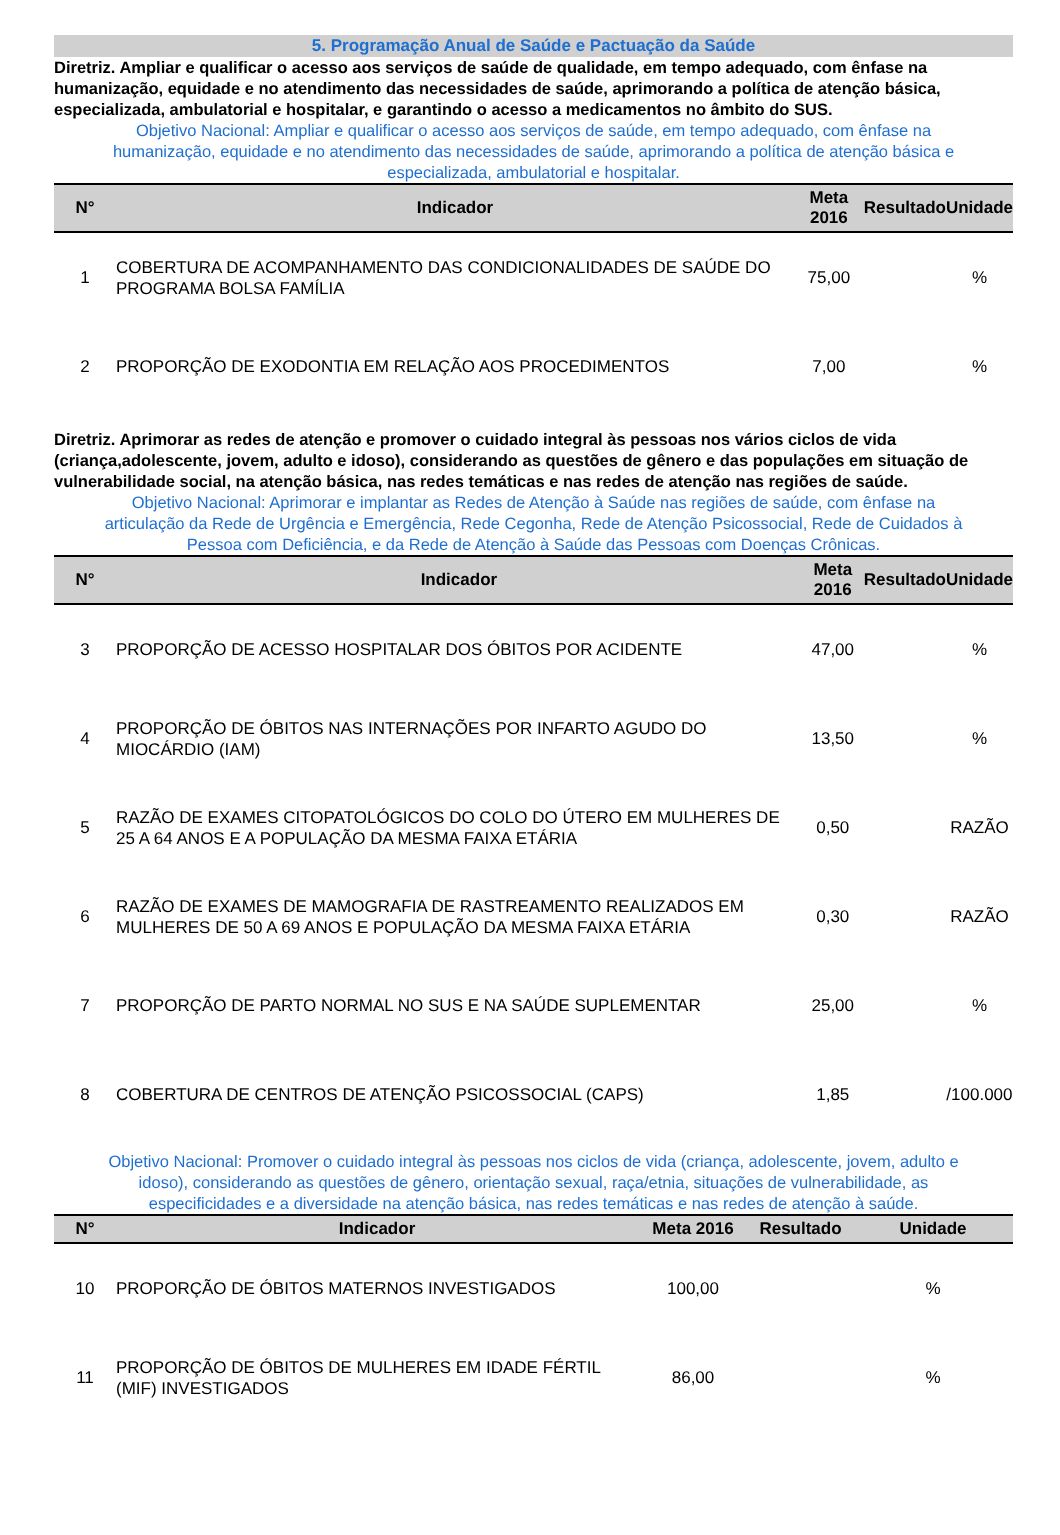5. Programação Anual de Saúde e Pactuação da Saúde
Diretriz. Ampliar e qualificar o acesso aos serviços de saúde de qualidade, em tempo adequado, com ênfase na humanização, equidade e no atendimento das necessidades de saúde, aprimorando a política de atenção básica, especializada, ambulatorial e hospitalar, e garantindo o acesso a medicamentos no âmbito do SUS.
Objetivo Nacional: Ampliar e qualificar o acesso aos serviços de saúde, em tempo adequado, com ênfase na humanização, equidade e no atendimento das necessidades de saúde, aprimorando a política de atenção básica e especializada, ambulatorial e hospitalar.
| N° | Indicador | Meta 2016 | Resultado | Unidade |
| --- | --- | --- | --- | --- |
| 1 | COBERTURA DE ACOMPANHAMENTO DAS CONDICIONALIDADES DE SAÚDE DO PROGRAMA BOLSA FAMÍLIA | 75,00 | | % |
| 2 | PROPORÇÃO DE EXODONTIA EM RELAÇÃO AOS PROCEDIMENTOS | 7,00 | | % |
Diretriz. Aprimorar as redes de atenção e promover o cuidado integral às pessoas nos vários ciclos de vida (criança,adolescente, jovem, adulto e idoso), considerando as questões de gênero e das populações em situação de vulnerabilidade social, na atenção básica, nas redes temáticas e nas redes de atenção nas regiões de saúde.
Objetivo Nacional: Aprimorar e implantar as Redes de Atenção à Saúde nas regiões de saúde, com ênfase na articulação da Rede de Urgência e Emergência, Rede Cegonha, Rede de Atenção Psicossocial, Rede de Cuidados à Pessoa com Deficiência, e da Rede de Atenção à Saúde das Pessoas com Doenças Crônicas.
| N° | Indicador | Meta 2016 | Resultado | Unidade |
| --- | --- | --- | --- | --- |
| 3 | PROPORÇÃO DE ACESSO HOSPITALAR DOS ÓBITOS POR ACIDENTE | 47,00 | | % |
| 4 | PROPORÇÃO DE ÓBITOS NAS INTERNAÇÕES POR INFARTO AGUDO DO MIOCÁRDIO (IAM) | 13,50 | | % |
| 5 | RAZÃO DE EXAMES CITOPATOLÓGICOS DO COLO DO ÚTERO EM MULHERES DE 25 A 64 ANOS E A POPULAÇÃO DA MESMA FAIXA ETÁRIA | 0,50 | | RAZÃO |
| 6 | RAZÃO DE EXAMES DE MAMOGRAFIA DE RASTREAMENTO REALIZADOS EM MULHERES DE 50 A 69 ANOS E POPULAÇÃO DA MESMA FAIXA ETÁRIA | 0,30 | | RAZÃO |
| 7 | PROPORÇÃO DE PARTO NORMAL NO SUS E NA SAÚDE SUPLEMENTAR | 25,00 | | % |
| 8 | COBERTURA DE CENTROS DE ATENÇÃO PSICOSSOCIAL (CAPS) | 1,85 | | /100.000 |
Objetivo Nacional: Promover o cuidado integral às pessoas nos ciclos de vida (criança, adolescente, jovem, adulto e idoso), considerando as questões de gênero, orientação sexual, raça/etnia, situações de vulnerabilidade, as especificidades e a diversidade na atenção básica, nas redes temáticas e nas redes de atenção à saúde.
| N° | Indicador | Meta 2016 | Resultado | Unidade |
| --- | --- | --- | --- | --- |
| 10 | PROPORÇÃO DE ÓBITOS MATERNOS INVESTIGADOS | 100,00 | | % |
| 11 | PROPORÇÃO DE ÓBITOS DE MULHERES EM IDADE FÉRTIL (MIF) INVESTIGADOS | 86,00 | | % |